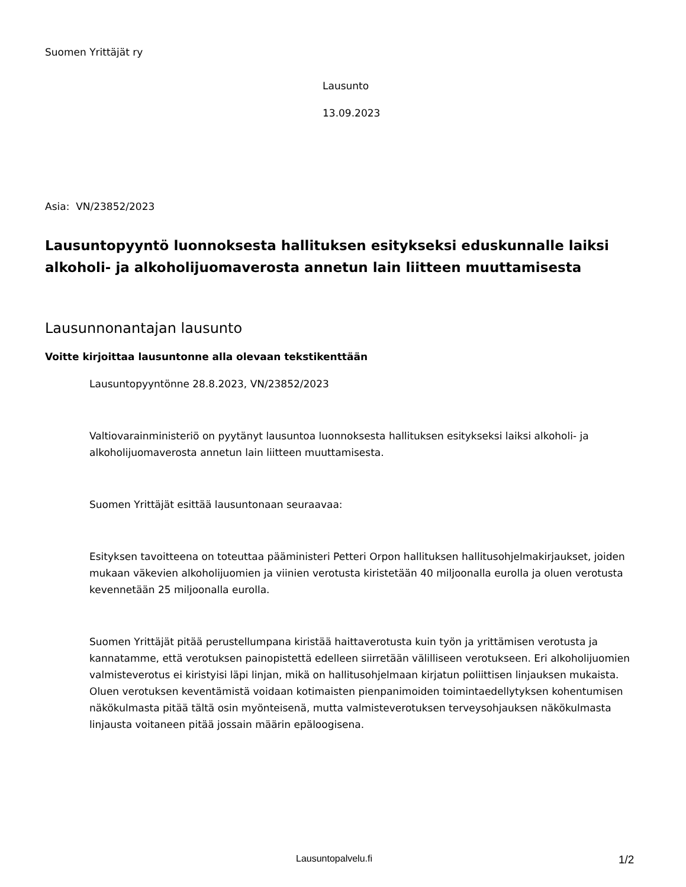Suomen Yrittäjät ry
Lausunto
13.09.2023
Asia: VN/23852/2023
Lausuntopyyntö luonnoksesta hallituksen esitykseksi eduskunnalle laiksi alkoholi- ja alkoholijuomaverosta annetun lain liitteen muuttamisesta
Lausunnonantajan lausunto
Voitte kirjoittaa lausuntonne alla olevaan tekstikenttään
Lausuntopyyntönne 28.8.2023, VN/23852/2023
Valtiovarainministeriö on pyytänyt lausuntoa luonnoksesta hallituksen esitykseksi laiksi alkoholi- ja alkoholijuomaverosta annetun lain liitteen muuttamisesta.
Suomen Yrittäjät esittää lausuntonaan seuraavaa:
Esityksen tavoitteena on toteuttaa pääministeri Petteri Orpon hallituksen hallitusohjelmakirjaukset, joiden mukaan väkevien alkoholijuomien ja viinien verotusta kiristetään 40 miljoonalla eurolla ja oluen verotusta kevennetään 25 miljoonalla eurolla.
Suomen Yrittäjät pitää perustellumpana kiristää haittaverotusta kuin työn ja yrittämisen verotusta ja kannatamme, että verotuksen painopistettä edelleen siirretään välilliseen verotukseen. Eri alkoholijuomien valmisteverotus ei kiristyisi läpi linjan, mikä on hallitusohjelmaan kirjatun poliittisen linjauksen mukaista. Oluen verotuksen keventämistä voidaan kotimaisten pienpanimoiden toimintaedellytyksen kohentumisen näkökulmasta pitää tältä osin myönteisenä, mutta valmisteverotuksen terveysohjauksen näkökulmasta linjausta voitaneen pitää jossain määrin epäloogisena.
Lausuntopalvelu.fi 1/2